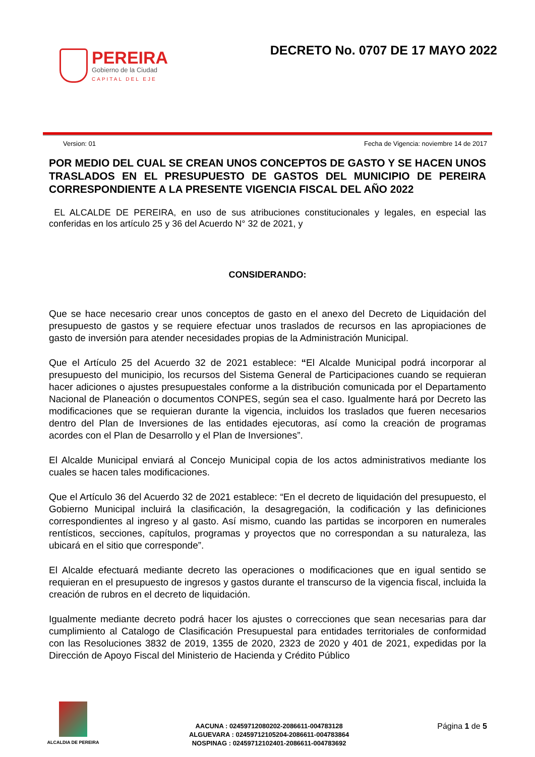PEREIRA
Gobierno de la Ciudad
CAPITAL DEL EJE
DECRETO No. 0707 DE 17 MAYO 2022
Version: 01 Fecha de Vigencia: noviembre 14 de 2017
POR MEDIO DEL CUAL SE CREAN UNOS CONCEPTOS DE GASTO Y SE HACEN UNOS TRASLADOS EN EL PRESUPUESTO DE GASTOS DEL MUNICIPIO DE PEREIRA CORRESPONDIENTE A LA PRESENTE VIGENCIA FISCAL DEL AÑO 2022
EL ALCALDE DE PEREIRA, en uso de sus atribuciones constitucionales y legales, en especial las conferidas en los artículo 25 y 36 del Acuerdo N° 32 de 2021, y
CONSIDERANDO:
Que se hace necesario crear unos conceptos de gasto en el anexo del Decreto de Liquidación del presupuesto de gastos y se requiere efectuar unos traslados de recursos en las apropiaciones de gasto de inversión para atender necesidades propias de la Administración Municipal.
Que el Artículo 25 del Acuerdo 32 de 2021 establece: “El Alcalde Municipal podrá incorporar al presupuesto del municipio, los recursos del Sistema General de Participaciones cuando se requieran hacer adiciones o ajustes presupuestales conforme a la distribución comunicada por el Departamento Nacional de Planeación o documentos CONPES, según sea el caso. Igualmente hará por Decreto las modificaciones que se requieran durante la vigencia, incluidos los traslados que fueren necesarios dentro del Plan de Inversiones de las entidades ejecutoras, así como la creación de programas acordes con el Plan de Desarrollo y el Plan de Inversiones”.
El Alcalde Municipal enviará al Concejo Municipal copia de los actos administrativos mediante los cuales se hacen tales modificaciones.
Que el Artículo 36 del Acuerdo 32 de 2021 establece: “En el decreto de liquidación del presupuesto, el Gobierno Municipal incluirá la clasificación, la desagregación, la codificación y las definiciones correspondientes al ingreso y al gasto. Así mismo, cuando las partidas se incorporen en numerales rentísticos, secciones, capítulos, programas y proyectos que no correspondan a su naturaleza, las ubicará en el sitio que corresponde”.
El Alcalde efectuará mediante decreto las operaciones o modificaciones que en igual sentido se requieran en el presupuesto de ingresos y gastos durante el transcurso de la vigencia fiscal, incluida la creación de rubros en el decreto de liquidación.
Igualmente mediante decreto podrá hacer los ajustes o correcciones que sean necesarias para dar cumplimiento al Catalogo de Clasificación Presupuestal para entidades territoriales de conformidad con las Resoluciones 3832 de 2019, 1355 de 2020, 2323 de 2020 y 401 de 2021, expedidas por la Dirección de Apoyo Fiscal del Ministerio de Hacienda y Crédito Público
ALCALDIA DE PEREIRA
AACUNA : 02459712080202-2086611-004783128
ALGUEVARA : 02459712105204-2086611-004783864
NOSPINAG : 02459712102401-2086611-004783692
Página 1 de 5